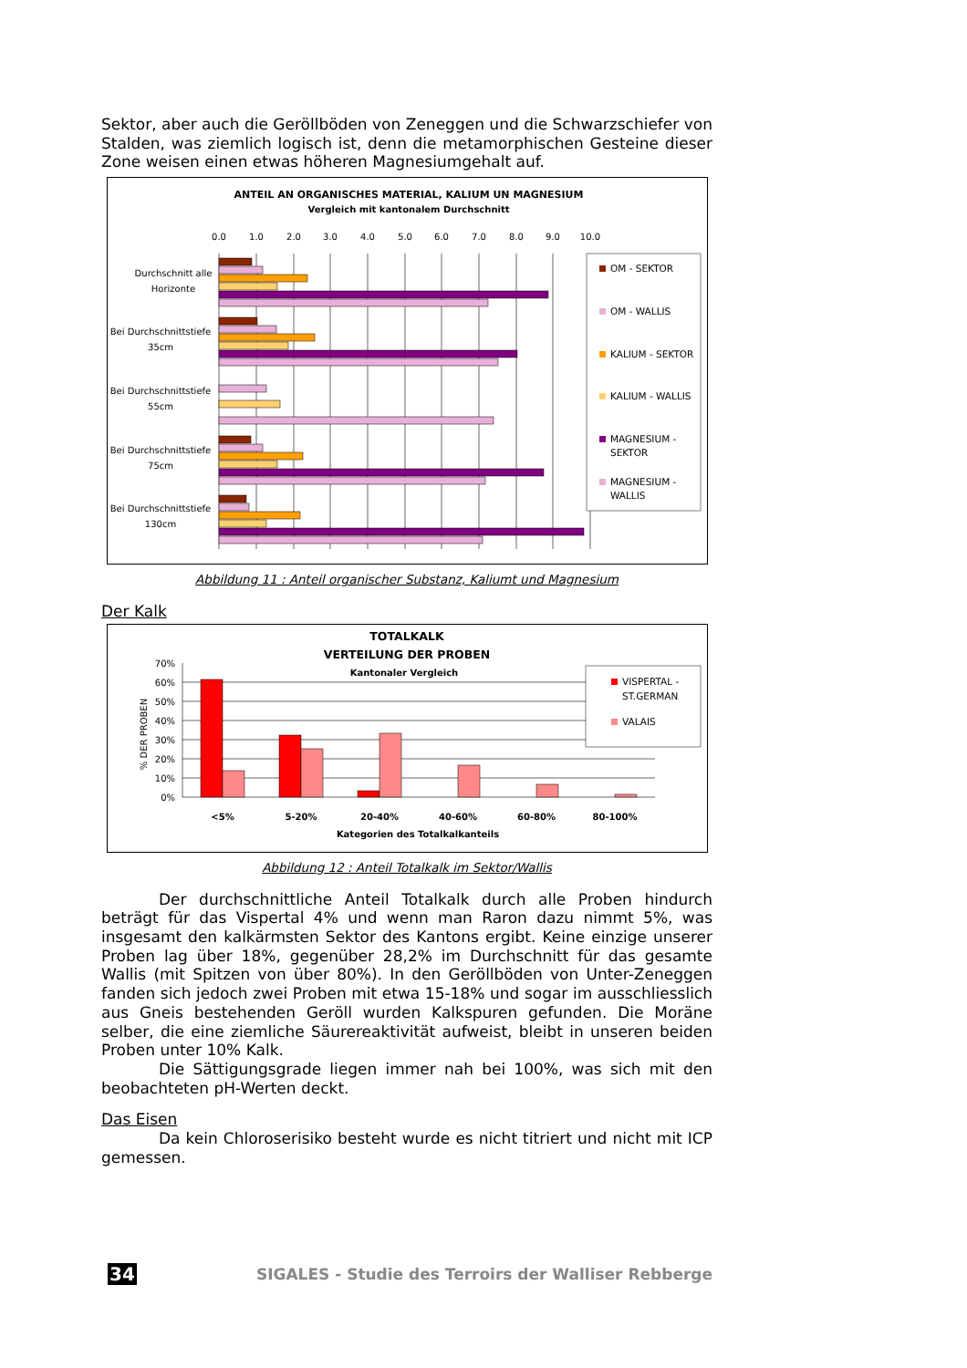Sektor, aber auch die Geröllböden von Zeneggen und die Schwarzschiefer von Stalden, was ziemlich logisch ist, denn die metamorphischen Gesteine dieser Zone weisen einen etwas höheren Magnesiumgehalt auf.
ANTEIL AN ORGANISCHES MATERIAL, KALIUM UN MAGNESIUM
Vergleich mit kantonalem Durchschnitt
0.0
1.0
2.0
3.0
4.0
5.0
6.0
7.0
8.0
9.0
10.0
Durchschnitt alle
Horizonte
Bei Durchschnittstiefe
35cm
Bei Durchschnittstiefe
55cm
Bei Durchschnittstiefe
75cm
Bei Durchschnittstiefe
130cm
OM - SEKTOR
OM - WALLIS
KALIUM - SEKTOR
KALIUM - WALLIS
MAGNESIUM -
SEKTOR
MAGNESIUM -
WALLIS
Abbildung 11 : Anteil organischer Substanz, Kaliumt und Magnesium
Der Kalk
TOTALKALK
VERTEILUNG DER PROBEN
Kantonaler Vergleich
70%
60%
50%
40%
30%
20%
10%
0%
% DER PROBEN
<5%
5-20%
20-40%
40-60%
60-80%
80-100%
Kategorien des Totalkalkanteils
VISPERTAL -
ST.GERMAN
VALAIS
Abbildung 12 : Anteil Totalkalk im Sektor/Wallis
Der durchschnittliche Anteil Totalkalk durch alle Proben hindurch beträgt für das Vispertal 4% und wenn man Raron dazu nimmt 5%, was insgesamt den kalkärmsten Sektor des Kantons ergibt. Keine einzige unserer Proben lag über 18%, gegenüber 28,2% im Durchschnitt für das gesamte Wallis (mit Spitzen von über 80%). In den Geröllböden von Unter-Zeneggen fanden sich jedoch zwei Proben mit etwa 15-18% und sogar im ausschliesslich aus Gneis bestehenden Geröll wurden Kalkspuren gefunden. Die Moräne selber, die eine ziemliche Säurereaktivität aufweist, bleibt in unseren beiden Proben unter 10% Kalk.
Die Sättigungsgrade liegen immer nah bei 100%, was sich mit den beobachteten pH-Werten deckt.
Das Eisen
Da kein Chloroserisiko besteht wurde es nicht titriert und nicht mit ICP gemessen.
34 SIGALES - Studie des Terroirs der Walliser Rebberge